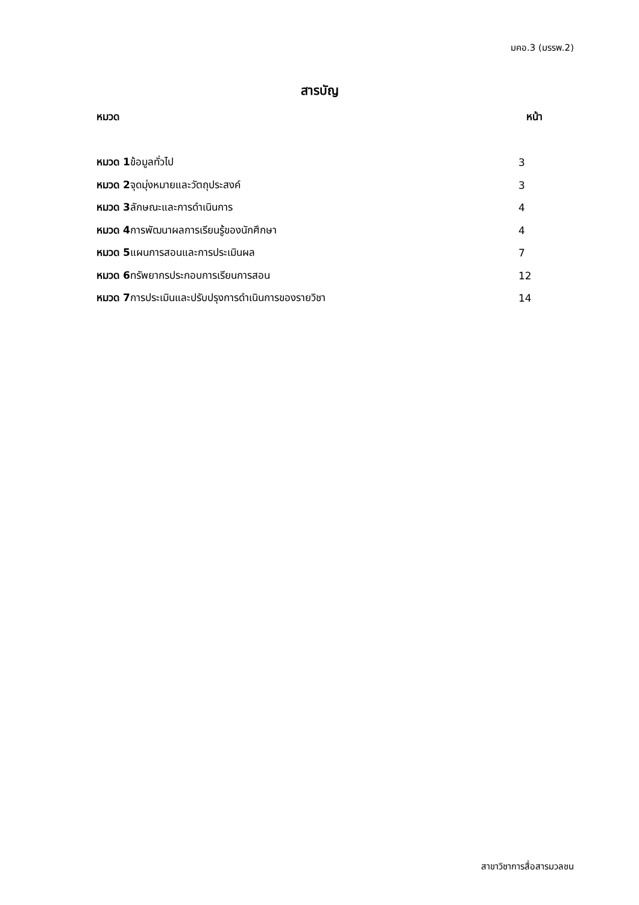มคอ.3 (มรรพ.2)
สารบัญ
หมวด หน้า
หมวด 1ข้อมูลทั่วไป 3
หมวด 2จุดมุ่งหมายและวัตถุประสงค์ 3
หมวด 3ลักษณะและการดำเนินการ 4
หมวด 4การพัฒนาผลการเรียนรู้ของนักศึกษา 4
หมวด 5แผนการสอนและการประเมินผล 7
หมวด 6ทรัพยากรประกอบการเรียนการสอน 12
หมวด 7การประเมินและปรับปรุงการดำเนินการของรายวิชา 14
สาขาวิชาการสื่อสารมวลชน